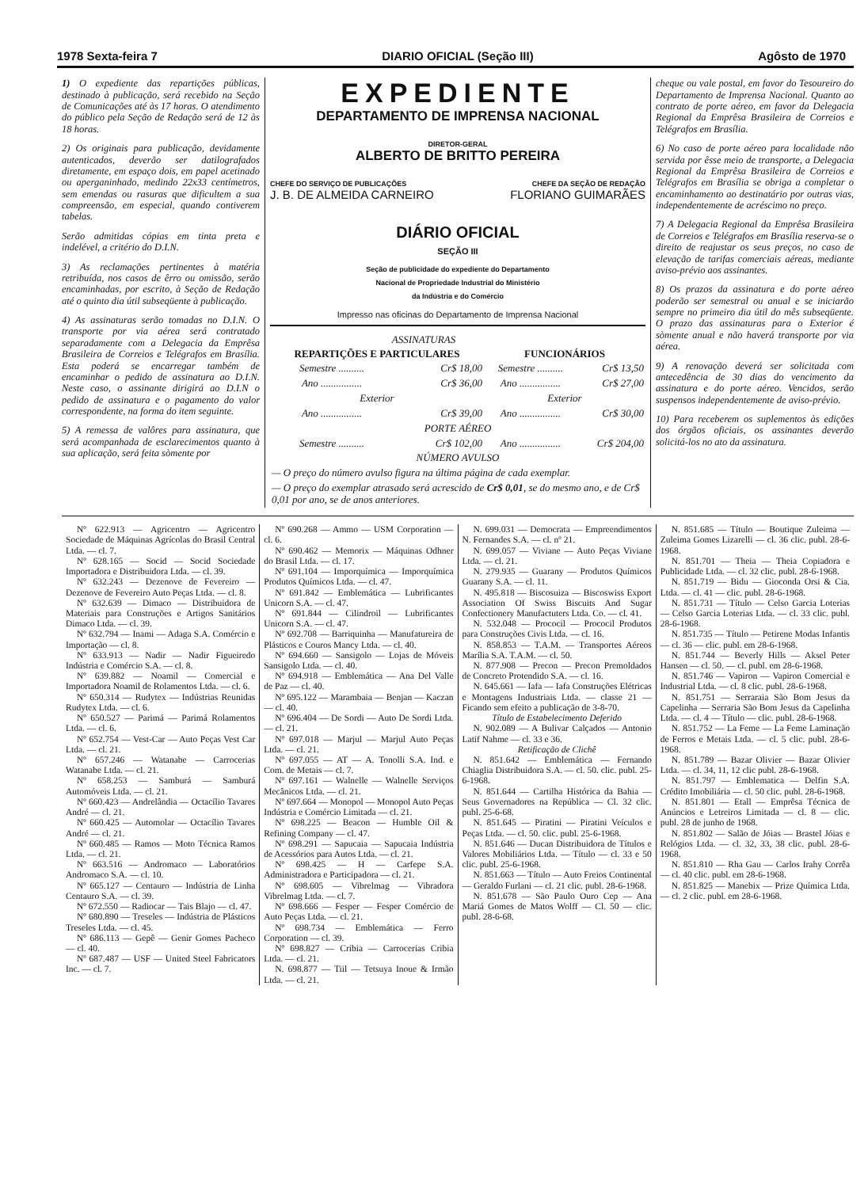1978 Sexta-feira 7 DIARIO OFICIAL (Seção III) Agôsto de 1970
1) O expediente das repartições públicas, destinado à publicação, será recebido na Seção de Comunicações até às 17 horas. O atendimento do público pela Seção de Redação será de 12 às 18 horas.
2) Os originais para publicação, devidamente autenticados, deverão ser datilografados diretamente, em espaço dois, em papel acetinado ou aperganinhado, medindo 22x33 centímetros, sem emendas ou rasuras que dificultem a sua compreensão, em especial, quando contiverem tabelas.
Serão admitidas cópias em tinta preta e indelével, a critério do D.I.N.
3) As reclamações pertinentes à matéria retribuída, nos casos de êrro ou omissão, serão encaminhadas, por escrito, à Seção de Redação até o quinto dia útil subseqüente à publicação.
4) As assinaturas serão tomadas no D.I.N. O transporte por via aérea será contratado separadamente com a Delegacia da Emprêsa Brasileira de Correios e Telégrafos em Brasília. Esta poderá se encarregar também de encaminhar o pedido de assinatura ao D.I.N. Neste caso, o assinante dirigirá ao D.I.N o pedido de assinatura e o pagamento do valor correspondente, na forma do item seguinte.
5) A remessa de valôres para assinatura, que será acompanhada de esclarecimentos quanto à sua aplicação, será feita sòmente por
EXPEDIENTE
DEPARTAMENTO DE IMPRENSA NACIONAL
DIRETOR-GERAL
ALBERTO DE BRITTO PEREIRA
CHEFE DO SERVIÇO DE PUBLICAÇÕES CHEFE DA SEÇÃO DE REDAÇÃO
J. B. DE ALMEIDA CARNEIRO FLORIANO GUIMARÃES
DIÁRIO OFICIAL
SEÇÃO III
Seção de publicidade do expediente do Departamento
Nacional de Propriedade Industrial do Ministério
da Indústria e do Comércio
Impresso nas oficinas do Departamento de Imprensa Nacional
| ASSINATURAS | | | |
| REPARTIÇÕES E PARTICULARES | | FUNCIONÁRIOS | |
| Semestre .......... | Cr$ 18,00 | Semestre .......... | Cr$ 13,50 |
| Ano ................ | Cr$ 36,00 | Ano ................ | Cr$ 27,00 |
| Exterior | | Exterior | |
| Ano ................ | Cr$ 39,00 | Ano ................ | Cr$ 30,00 |
| PORTE AÉREO | | | |
| Semestre .......... | Cr$ 102,00 | Ano ................ | Cr$ 204,00 |
| NÚMERO AVULSO | | | |
| — O preço do número avulso figura na última página de cada exemplar. | | | |
| — O preço do exemplar atrasado será acrescido de Cr$ 0,01 , se do mesmo ano, e de Cr$ 0,01 por ano, se de anos anteriores. | | | |
cheque ou vale postal, em favor do Tesoureiro do Departamento de Imprensa Nacional. Quanto ao contrato de porte aéreo, em favor da Delegacia Regional da Emprêsa Brasileira de Correios e Telégrafos em Brasília.
6) No caso de porte aéreo para localidade não servida por êsse meio de transporte, a Delegacia Regional da Emprêsa Brasileira de Correios e Telégrafos em Brasília se obriga a completar o encaminhamento ao destinatário por outras vias, independentemente de acréscimo no preço.
7) A Delegacia Regional da Emprêsa Brasileira de Correios e Telégrafos em Brasília reserva-se o direito de reajustar os seus preços, no caso de elevação de tarifas comerciais aéreas, mediante aviso-prévio aos assinantes.
8) Os prazos da assinatura e do porte aéreo poderão ser semestral ou anual e se iniciarão sempre no primeiro dia útil do mês subseqüente. O prazo das assinaturas para o Exterior é sòmente anual e não haverá transporte por via aérea.
9) A renovação deverá ser solicitada com antecedência de 30 dias do vencimento da assinatura e do porte aéreo. Vencidos, serão suspensos independentemente de aviso-prévio.
10) Para receberem os suplementos às edições dos órgãos oficiais, os assinantes deverão solicitá-los no ato da assinatura.
Nº 622.913 — Agricentro — Agricentro Sociedade de Máquinas Agrícolas do Brasil Central Ltda. — cl. 7.
Nº 628.165 — Socid — Socid Sociedade Importadora e Distribuidora Ltda. — cl. 39.
Nº 632.243 — Dezenove de Fevereiro — Dezenove de Fevereiro Auto Peças Ltda. — cl. 8.
Nº 632.639 — Dimaco — Distribuidora de Materiais para Construções e Artigos Sanitários Dimaco Ltda. — cl. 39.
Nº 632.794 — Inami — Adaga S.A. Comércio e Importação — cl. 8.
Nº 633.913 — Nadir — Nadir Figueiredo Indústria e Comércio S.A. — cl. 8.
Nº 639.882 — Noamil — Comercial e Importadora Noamil de Rolamentos Ltda. — cl. 6.
Nº 650.314 — Rudytex — Indústrias Reunidas Rudytex Ltda. — cl. 6.
Nº 650.527 — Parimá — Parimá Rolamentos Ltda. — cl. 6.
Nº 652.754 — Vest-Car — Auto Peças Vest Car Ltda. — cl. 21.
Nº 657.246 — Watanabe — Carrocerias Watanabe Ltda. — cl. 21.
Nº 658.253 — Samburá — Samburá Automóveis Ltda. — cl. 21.
Nº 660.423 — Andrelândia — Octacílio Tavares André — cl. 21.
Nº 660.425 — Automolar — Octacílio Tavares André — cl. 21.
Nº 660.485 — Ramos — Moto Técnica Ramos Ltda. — cl. 21.
Nº 663.516 — Andromaco — Laboratórios Andromaco S.A. — cl. 10.
Nº 665.127 — Centauro — Indústria de Linha Centauro S.A. — cl. 39.
Nº 672.550 — Radiocar — Tais Blajo — cl. 47.
Nº 680.890 — Treseles — Indústria de Plásticos Treseles Ltda. — cl. 45.
Nº 686.113 — Gepê — Genir Gomes Pacheco — cl. 40.
Nº 687.487 — USF — United Steel Fabricators Inc. — cl. 7.
Nº 690.268 — Ammo — USM Corporation — cl. 6.
Nº 690.462 — Memorix — Máquinas Odhner do Brasil Ltda. — cl. 17.
Nº 691.104 — Imporquímica — Imporquímica Produtos Químicos Ltda. — cl. 47.
Nº 691.842 — Emblemática — Lubrificantes Unicorn S.A. — cl. 47.
Nº 691.844 — Cilindroil — Lubrificantes Unicorn S.A. — cl. 47.
Nº 692.708 — Barriquinha — Manufatureira de Plásticos e Couros Mancy Ltda. — cl. 40.
Nº 694.660 — Sansigolo — Lojas de Móveis Sansigolo Ltda. — cl. 40.
Nº 694.918 — Emblemática — Ana Del Valle de Paz — cl. 40.
Nº 695.122 — Marambaia — Benjan — Kaczan — cl. 40.
Nº 696.404 — De Sordi — Auto De Sordi Ltda. — cl. 21.
Nº 697.018 — Marjul — Marjul Auto Peças Ltda. — cl. 21.
Nº 697.055 — AT — A. Tonolli S.A. Ind. e Com. de Metais — cl. 7.
Nº 697.161 — Walnelle — Walnelle Serviços Mecânicos Ltda. — cl. 21.
Nº 697.664 — Monopol — Monopol Auto Peças Indústria e Comércio Limitada — cl. 21.
Nº 698.225 — Beacon — Humble Oil & Refining Company — cl. 47.
Nº 698.291 — Sapucaia — Sapucaia Indústria de Acessórios para Autos Ltda. — cl. 21.
Nº 698.425 — H — Carfepe S.A. Administradora e Participadora — cl. 21.
Nº 698.605 — Vibrelmag — Vibradora Vibrelmag Ltda. — cl. 7.
Nº 698.666 — Fesper — Fesper Comércio de Auto Peças Ltda. — cl. 21.
Nº 698.734 — Emblemática — Ferro Corporation — cl. 39.
Nº 698.827 — Cribia — Carrocerias Cribia Ltda. — cl. 21.
N. 698.877 — Tiil — Tetsuya Inoue & Irmão Ltda. — cl. 21.
N. 699.031 — Democrata — Empreendimentos N. Fernandes S.A. — cl. nº 21.
N. 699.057 — Viviane — Auto Peças Viviane Ltda. — cl. 21.
N. 279.935 — Guarany — Produtos Químicos Guarany S.A. — cl. 11.
N. 495.818 — Biscosuiza — Biscoswiss Export Association Of Swiss Biscuits And Sugar Confectionery Manufactuters Ltda. Co. — cl. 41.
N. 532.048 — Prococil — Prococil Produtos para Construções Civis Ltda. — cl. 16.
N. 858.853 — T.A.M. — Transportes Aéreos Marília S.A. T.A.M. — cl. 50.
N. 877.908 — Precon — Precon Premoldados de Concreto Protendido S.A. — cl. 16.
N. 645.661 — Iafa — Iafa Construções Elétricas e Montagens Industriais Ltda. — classe 21 — Ficando sem efeito a publicação de 3-8-70.
Título de Estabelecimento Deferido
N. 902.089 — A Bulivar Calçados — Antonio Latif Nahme — cl. 33 e 36.
Retificação de Clichê
N. 851.642 — Emblemática — Fernando Chiaglia Distribuidora S.A. — cl. 50. clic. publ. 25-6-1968.
N. 851.644 — Cartilha Histórica da Bahia — Seus Governadores na República — Cl. 32 clic. publ. 25-6-68.
N. 851.645 — Piratini — Piratini Veículos e Peças Ltda. — cl. 50. clic. publ. 25-6-1968.
N. 851.646 — Ducan Distribuidora de Títulos e Valores Mobiliários Ltda. — Título — cl. 33 e 50 clic. publ. 25-6-1968.
N. 851.663 — Título — Auto Freios Continental — Geraldo Furlani — cl. 21 clic. publ. 28-6-1968.
N. 851.678 — São Paulo Ouro Cep — Ana Mariá Gomes de Matos Wolff — Cl. 50 — clic. publ. 28-6-68.
N. 851.685 — Título — Boutique Zuleima — Zuleima Gomes Lizarelli — cl. 36 clic. publ. 28-6-1968.
N. 851.701 — Theia — Theia Copiadora e Publicidade Ltda. — cl. 32 clic. publ. 28-6-1968.
N. 851.719 — Bidu — Gioconda Orsi & Cia. Ltda. — cl. 41 — clic. publ. 28-6-1968.
N. 851.731 — Título — Celso Garcia Loterias — Celso Garcia Loterias Ltda. — cl. 33 clic. publ. 28-6-1968.
N. 851.735 — Título — Petirene Modas Infantis — cl. 36 — clic. publ. em 28-6-1968.
N. 851.744 — Beverly Hills — Aksel Peter Hansen — cl. 50. — cl. publ. em 28-6-1968.
N. 851.746 — Vapiron — Vapiron Comercial e Industrial Ltda. — cl. 8 clic. publ. 28-6-1968.
N. 851.751 — Serraraia São Bom Jesus da Capelinha — Serraria São Bom Jesus da Capelinha Ltda. — cl. 4 — Título — clic. publ. 28-6-1968.
N. 851.752 — La Feme — La Feme Laminação de Ferros e Metais Ltda. — cl. 5 clic. publ. 28-6-1968.
N. 851.789 — Bazar Olivier — Bazar Olivier Ltda. — cl. 34, 11, 12 clic publ. 28-6-1968.
N. 851.797 — Emblematica — Delfin S.A. Crédito Imobiliária — cl. 50 clic. publ. 28-6-1968.
N. 851.801 — Etall — Emprêsa Técnica de Anúncios e Letreiros Limitada — cl. 8 — clic. publ. 28 de junho de 1968.
N. 851.802 — Salão de Jóias — Brastel Jóias e Relógios Ltda. — cl. 32, 33, 38 clic. publ. 28-6-1968.
N. 851.810 — Rha Gau — Carlos Irahy Corrêa — cl. 40 clic. publ. em 28-6-1968.
N. 851.825 — Manebix — Prize Química Ltda. — cl. 2 clic. publ. em 28-6-1968.